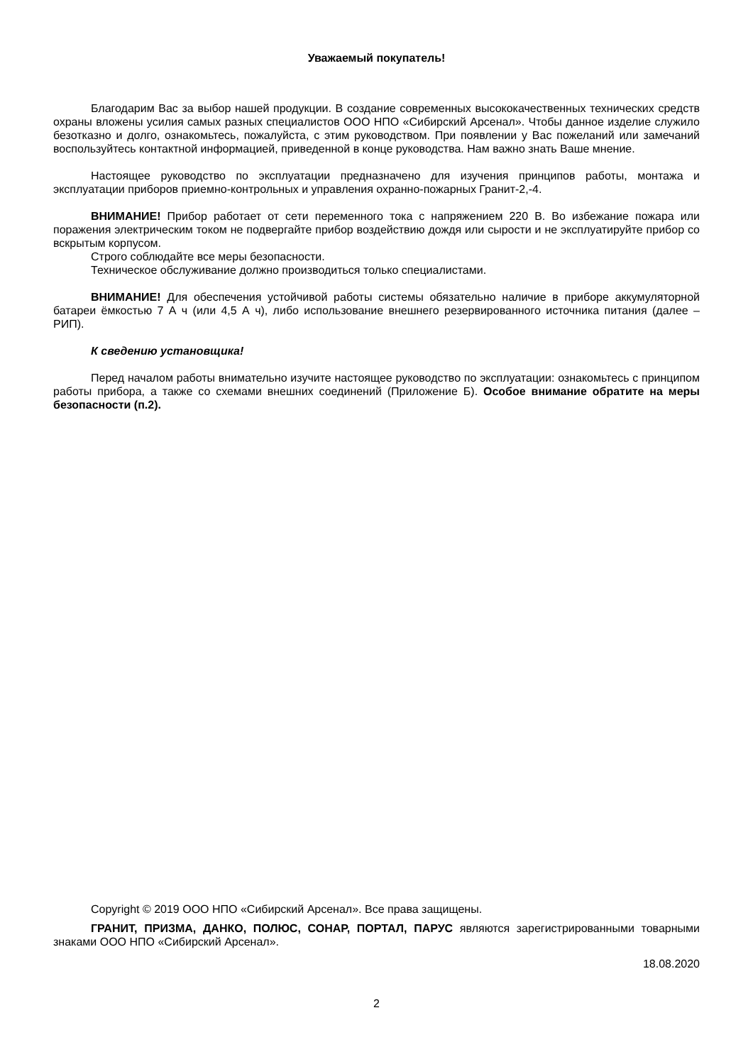Уважаемый покупатель!
Благодарим Вас за выбор нашей продукции. В создание современных высококачественных технических средств охраны вложены усилия самых разных специалистов ООО НПО «Сибирский Арсенал». Чтобы данное изделие служило безотказно и долго, ознакомьтесь, пожалуйста, с этим руководством. При появлении у Вас пожеланий или замечаний воспользуйтесь контактной информацией, приведенной в конце руководства. Нам важно знать Ваше мнение.
Настоящее руководство по эксплуатации предназначено для изучения принципов работы, монтажа и эксплуатации приборов приемно-контрольных и управления охранно-пожарных Гранит-2,-4.
ВНИМАНИЕ! Прибор работает от сети переменного тока с напряжением 220 В. Во избежание пожара или поражения электрическим током не подвергайте прибор воздействию дождя или сырости и не эксплуатируйте прибор со вскрытым корпусом.
Строго соблюдайте все меры безопасности.
Техническое обслуживание должно производиться только специалистами.
ВНИМАНИЕ! Для обеспечения устойчивой работы системы обязательно наличие в приборе аккумуляторной батареи ёмкостью 7 А ч (или 4,5 А ч), либо использование внешнего резервированного источника питания (далее – РИП).
К сведению установщика!
Перед началом работы внимательно изучите настоящее руководство по эксплуатации: ознакомьтесь с принципом работы прибора, а также со схемами внешних соединений (Приложение Б). Особое внимание обратите на меры безопасности (п.2).
Copyright © 2019 ООО НПО «Сибирский Арсенал». Все права защищены.
ГРАНИТ, ПРИЗМА, ДАНКО, ПОЛЮС, СОНАР, ПОРТАЛ, ПАРУС являются зарегистрированными товарными знаками ООО НПО «Сибирский Арсенал».
18.08.2020
2